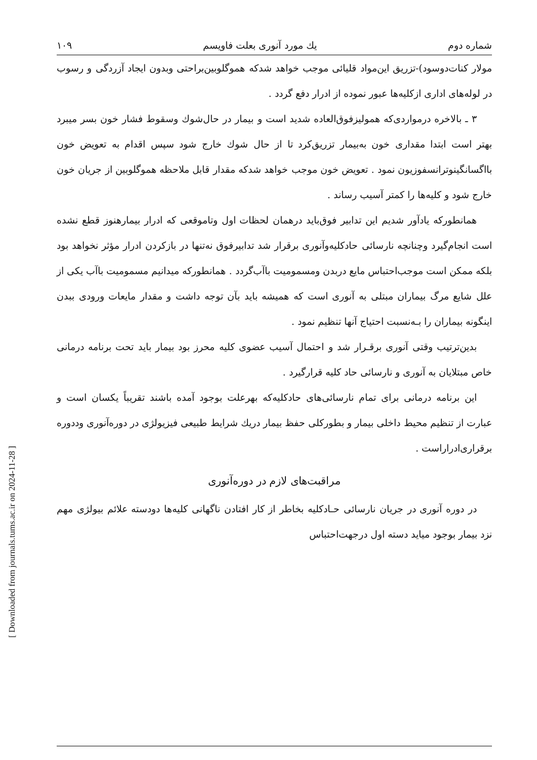[ Downloaded from journals.tums.ac.ir on 2024-11-28 ]
شماره دوم یك مورد آنوری بعلت فاویسم ۱۰۹
مولار کنات‌دوسود)-تزریق این‌مواد قلیائی موجب خواهد شدکه هموگلوبین‌براحتی وبدون ایجاد آزردگی و رسوب در لوله‌های اداری ازکلیه‌ها عبور نموده از ادرار دفع گردد .
۳ ـ بالاخره درمواردی‌که همولیزفوق‌العاده شدید است و بیمار در حال‌شوك وسقوط فشار خون بسر میبرد بهتر است ابتدا مقداری خون به‌بیمار تزریق‌کرد تا از حال شوك خارج شود سپس اقدام به تعویض خون بااگسانگینوترانسفوزیون نمود . تعویض خون موجب خواهد شدکه مقدار قابل ملاحظه هموگلوبین از جریان خون خارج شود و کلیه‌ها را کمتر آسیب رساند .
همانطورکه یادآور شدیم این تدابیر فوق‌باید درهمان لحظات اول وتاموقعی که ادرار بیمارهنوز قطع نشده است انجام‌گیرد وچنانچه نارسائی حادکلیه‌وآنوری برقرار شد تدابیرفوق نه‌تنها در بازکردن ادرار مؤثر نخواهد بود بلکه ممکن است موجب‌احتباس مایع دربدن ومسمومیت باآب‌گردد . همانطورکه میدانیم مسمومیت باآب یکی از علل شایع مرگ بیماران مبتلی به آنوری است که همیشه باید بآن توجه داشت و مقدار مایعات ورودی ببدن اینگونه بیماران را بـه‌نسبت احتیاج آنها تنظیم نمود .
بدین‌ترتیب وقتی آنوری برقـرار شد و احتمال آسیب عضوی کلیه محرز بود بیمار باید تحت برنامه درمانی خاص مبتلایان به آنوری و نارسائی حاد کلیه قرارگیرد .
این برنامه درمانی برای تمام نارسائی‌های حادکلیه‌که بهرعلت بوجود آمده باشند تقریباً یکسان است و عبارت از تنظیم محیط داخلی بیمار و بطورکلی حفظ بیمار دریك شرایط طبیعی فیزیولژی در دوره‌آنوری وددوره برقراری‌ادراراست .
مراقبت‌های لازم در دوره‌آنوری
در دوره آنوری در جریان نارسائی حـادکلیه بخاطر از کار افتادن ناگهانی کلیه‌ها دودسته علائم بیولژی مهم نزد بیمار بوجود میاید دسته اول درجهت‌احتباس